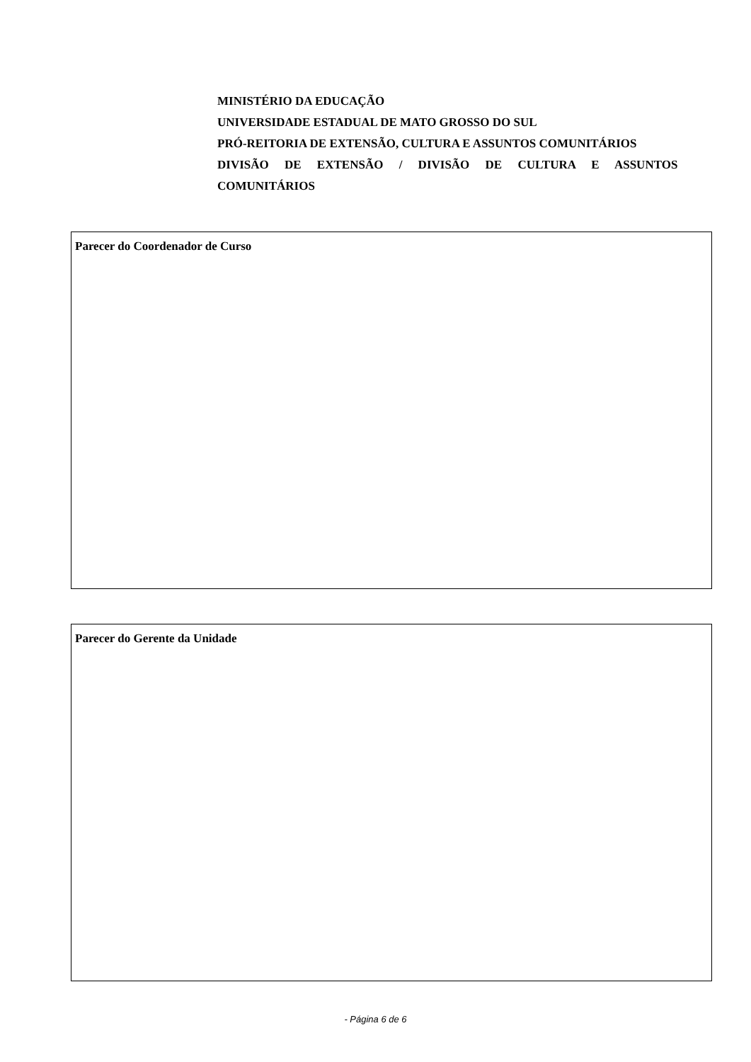MINISTÉRIO DA EDUCAÇÃO
UNIVERSIDADE ESTADUAL DE MATO GROSSO DO SUL
PRÓ-REITORIA DE EXTENSÃO, CULTURA E ASSUNTOS COMUNITÁRIOS
DIVISÃO DE EXTENSÃO / DIVISÃO DE CULTURA E ASSUNTOS
COMUNITÁRIOS
Parecer do Coordenador de Curso
Parecer do Gerente da Unidade
- Página 6 de 6